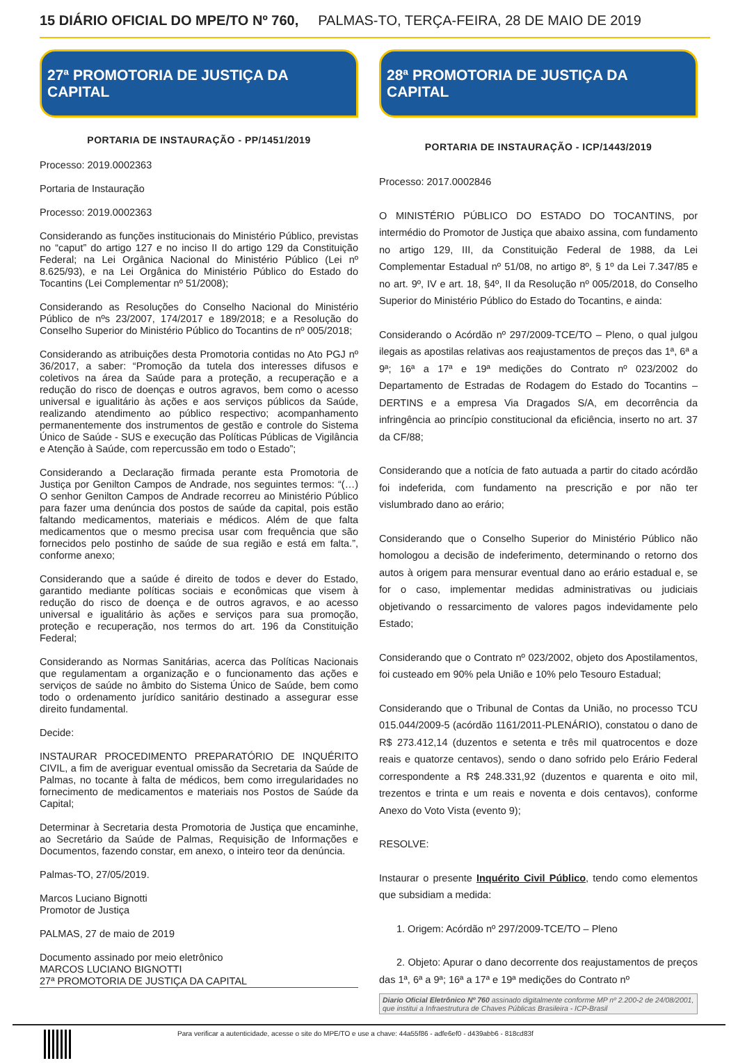15 DIÁRIO OFICIAL DO MPE/TO Nº 760, PALMAS-TO, TERÇA-FEIRA, 28 DE MAIO DE 2019
27ª PROMOTORIA DE JUSTIÇA DA CAPITAL
PORTARIA DE INSTAURAÇÃO - PP/1451/2019
Processo: 2019.0002363
Portaria de Instauração
Processo: 2019.0002363
Considerando as funções institucionais do Ministério Público, previstas no “caput” do artigo 127 e no inciso II do artigo 129 da Constituição Federal; na Lei Orgânica Nacional do Ministério Público (Lei nº 8.625/93), e na Lei Orgânica do Ministério Público do Estado do Tocantins (Lei Complementar nº 51/2008);
Considerando as Resoluções do Conselho Nacional do Ministério Público de nºs 23/2007, 174/2017 e 189/2018; e a Resolução do Conselho Superior do Ministério Público do Tocantins de nº 005/2018;
Considerando as atribuições desta Promotoria contidas no Ato PGJ nº 36/2017, a saber: “Promoção da tutela dos interesses difusos e coletivos na área da Saúde para a proteção, a recuperação e a redução do risco de doenças e outros agravos, bem como o acesso universal e igualitário às ações e aos serviços públicos da Saúde, realizando atendimento ao público respectivo; acompanhamento permanentemente dos instrumentos de gestão e controle do Sistema Único de Saúde - SUS e execução das Políticas Públicas de Vigilância e Atenção à Saúde, com repercussão em todo o Estado”;
Considerando a Declaração firmada perante esta Promotoria de Justiça por Genilton Campos de Andrade, nos seguintes termos: “(…) O senhor Genilton Campos de Andrade recorreu ao Ministério Público para fazer uma denúncia dos postos de saúde da capital, pois estão faltando medicamentos, materiais e médicos. Além de que falta medicamentos que o mesmo precisa usar com frequência que são fornecidos pelo postinho de saúde de sua região e está em falta.”, conforme anexo;
Considerando que a saúde é direito de todos e dever do Estado, garantido mediante políticas sociais e econômicas que visem à redução do risco de doença e de outros agravos, e ao acesso universal e igualitário às ações e serviços para sua promoção, proteção e recuperação, nos termos do art. 196 da Constituição Federal;
Considerando as Normas Sanitárias, acerca das Políticas Nacionais que regulamentam a organização e o funcionamento das ações e serviços de saúde no âmbito do Sistema Único de Saúde, bem como todo o ordenamento jurídico sanitário destinado a assegurar esse direito fundamental.
Decide:
INSTAURAR PROCEDIMENTO PREPARATÓRIO DE INQUÉRITO CIVIL, a fim de averiguar eventual omissão da Secretaria da Saúde de Palmas, no tocante à falta de médicos, bem como irregularidades no fornecimento de medicamentos e materiais nos Postos de Saúde da Capital;
Determinar à Secretaria desta Promotoria de Justiça que encaminhe, ao Secretário da Saúde de Palmas, Requisição de Informações e Documentos, fazendo constar, em anexo, o inteiro teor da denúncia.
Palmas-TO, 27/05/2019.
Marcos Luciano Bignotti
Promotor de Justiça
PALMAS, 27 de maio de 2019
Documento assinado por meio eletrônico
MARCOS LUCIANO BIGNOTTI
27ª PROMOTORIA DE JUSTIÇA DA CAPITAL
28ª PROMOTORIA DE JUSTIÇA DA CAPITAL
PORTARIA DE INSTAURAÇÃO - ICP/1443/2019
Processo: 2017.0002846
O MINISTÉRIO PÚBLICO DO ESTADO DO TOCANTINS, por intermédio do Promotor de Justiça que abaixo assina, com fundamento no artigo 129, III, da Constituição Federal de 1988, da Lei Complementar Estadual nº 51/08, no artigo 8º, § 1º da Lei 7.347/85 e no art. 9º, IV e art. 18, §4º, II da Resolução nº 005/2018, do Conselho Superior do Ministério Público do Estado do Tocantins, e ainda:
Considerando o Acórdão nº 297/2009-TCE/TO – Pleno, o qual julgou ilegais as apostilas relativas aos reajustamentos de preços das 1ª, 6ª a 9ª; 16ª a 17ª e 19ª medições do Contrato nº 023/2002 do Departamento de Estradas de Rodagem do Estado do Tocantins – DERTINS e a empresa Via Dragados S/A, em decorrência da infringência ao princípio constitucional da eficiência, inserto no art. 37 da CF/88;
Considerando que a notícia de fato autuada a partir do citado acórdão foi indeferida, com fundamento na prescrição e por não ter vislumbrado dano ao erário;
Considerando que o Conselho Superior do Ministério Público não homologou a decisão de indeferimento, determinando o retorno dos autos à origem para mensurar eventual dano ao erário estadual e, se for o caso, implementar medidas administrativas ou judiciais objetivando o ressarcimento de valores pagos indevidamente pelo Estado;
Considerando que o Contrato nº 023/2002, objeto dos Apostilamentos, foi custeado em 90% pela União e 10% pelo Tesouro Estadual;
Considerando que o Tribunal de Contas da União, no processo TCU 015.044/2009-5 (acórdão 1161/2011-PLENÁRIO), constatou o dano de R$ 273.412,14 (duzentos e setenta e três mil quatrocentos e doze reais e quatorze centavos), sendo o dano sofrido pelo Erário Federal correspondente a R$ 248.331,92 (duzentos e quarenta e oito mil, trezentos e trinta e um reais e noventa e dois centavos), conforme Anexo do Voto Vista (evento 9);
RESOLVE:
Instaurar o presente Inquérito Civil Público, tendo como elementos que subsidiam a medida:
1. Origem: Acórdão nº 297/2009-TCE/TO – Pleno
2. Objeto: Apurar o dano decorrente dos reajustamentos de preços das 1ª, 6ª a 9ª; 16ª a 17ª e 19ª medições do Contrato nº
Diario Oficial Eletrônico Nº 760 assinado digitalmente conforme MP nº 2.200-2 de 24/08/2001, que institui a Infraestrutura de Chaves Públicas Brasileira - ICP-Brasil
Para verificar a autenticidade, acesse o site do MPE/TO e use a chave: 44a55f86 - adfe6ef0 - d439abb6 - 818cd83f